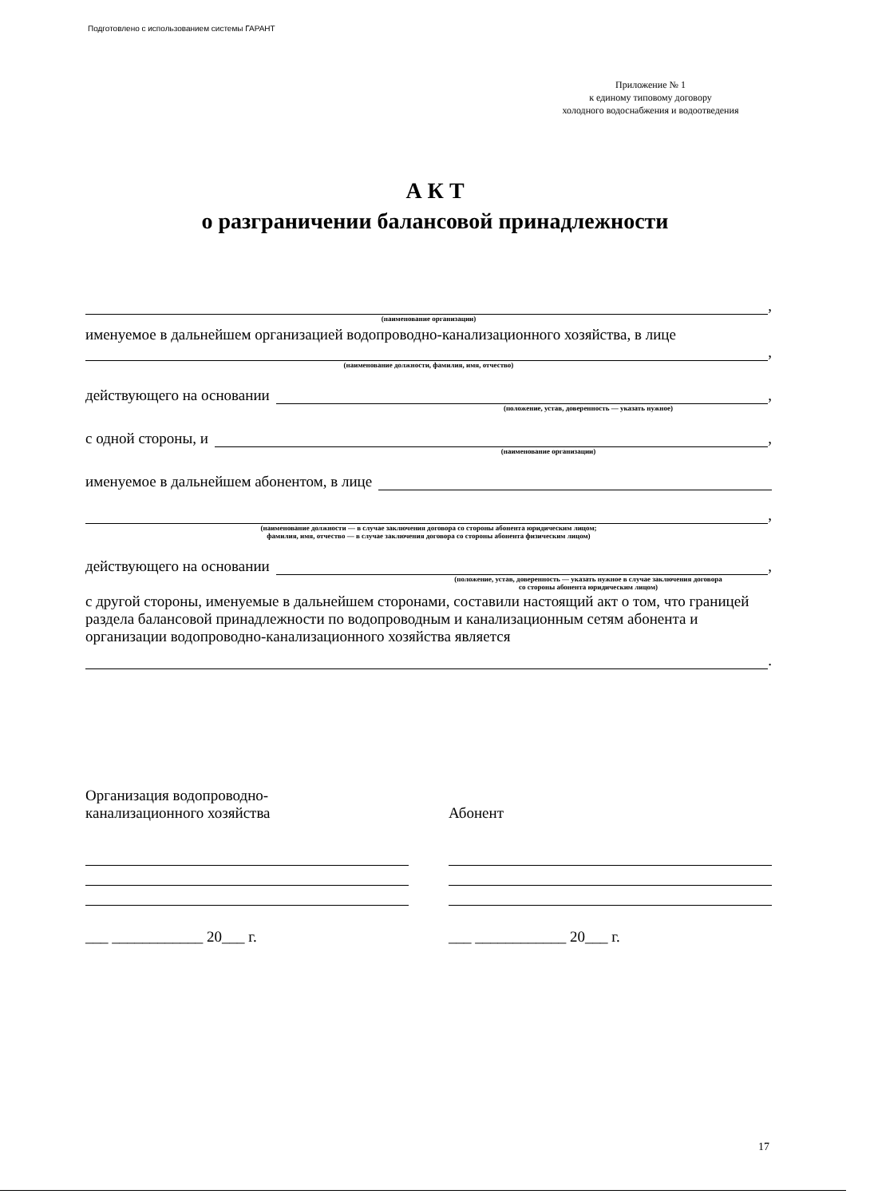Подготовлено с использованием системы ГАРАНТ
Приложение № 1
к единому типовому договору
холодного водоснабжения и водоотведения
А К Т
о разграничении балансовой принадлежности
,
(наименование организации)
именуемое в дальнейшем организацией водопроводно-канализационного хозяйства, в лице
,
(наименование должности, фамилия, имя, отчество)
действующего на основании ,
(положение, устав, доверенность — указать нужное)
с одной стороны, и ,
(наименование организации)
именуемое в дальнейшем абонентом, в лице
,
(наименование должности — в случае заключения договора со стороны абонента юридическим лицом;
фамилия, имя, отчество — в случае заключения договора со стороны абонента физическим лицом)
действующего на основании ,
(положение, устав, доверенность — указать нужное в случае заключения договора
со стороны абонента юридическим лицом)
с другой стороны, именуемые в дальнейшем сторонами, составили настоящий акт о том, что границей раздела балансовой принадлежности по водопроводным и канализационным сетям абонента и организации водопроводно-канализационного хозяйства является
.
Организация водопроводно-
канализационного хозяйства
___ ____________ 20___ г.
Абонент
___ ____________ 20___ г.
17